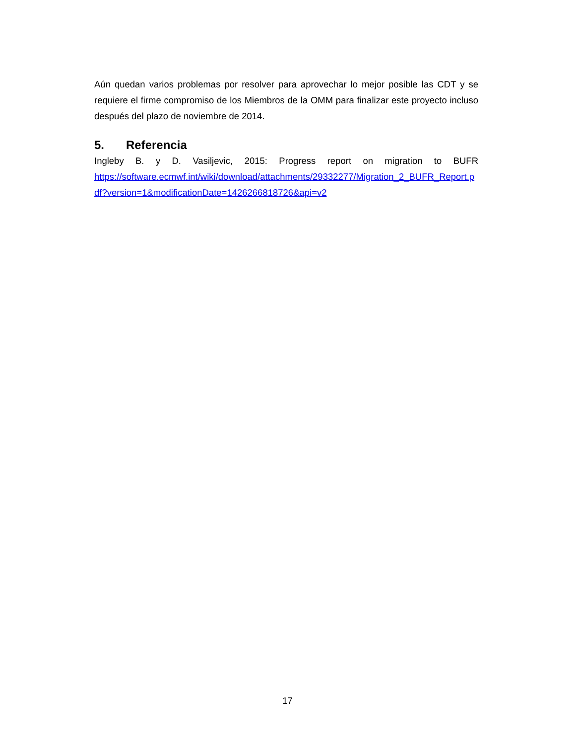Aún quedan varios problemas por resolver para aprovechar lo mejor posible las CDT y se requiere el firme compromiso de los Miembros de la OMM para finalizar este proyecto incluso después del plazo de noviembre de 2014.
5. Referencia
Ingleby B. y D. Vasiljevic, 2015: Progress report on migration to BUFR
https://software.ecmwf.int/wiki/download/attachments/29332277/Migration_2_BUFR_Report.pdf?version=1&modificationDate=1426266818726&api=v2
17